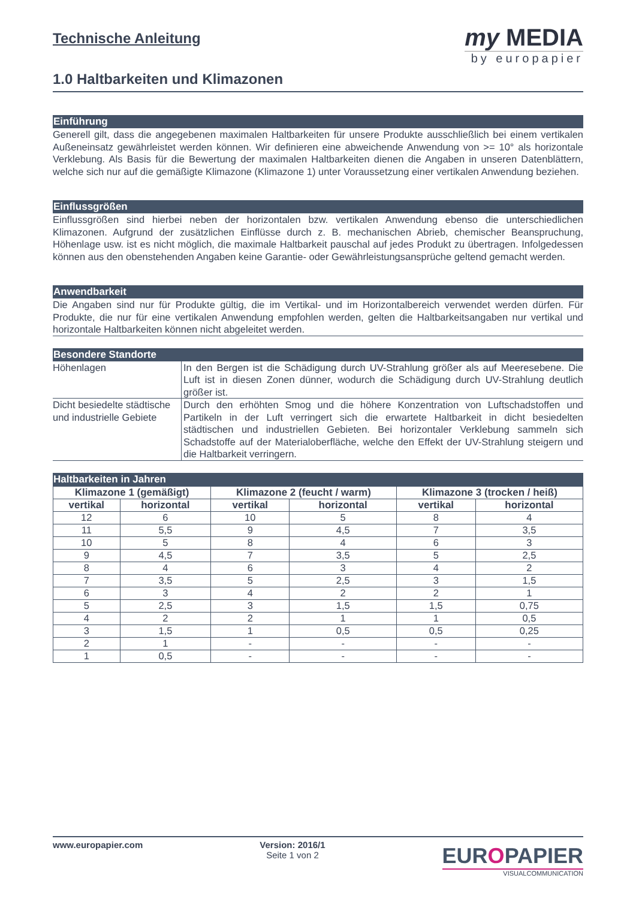Technische Anleitung
1.0 Haltbarkeiten und Klimazonen
my MEDIA
by europapier
Einführung
Generell gilt, dass die angegebenen maximalen Haltbarkeiten für unsere Produkte ausschließlich bei einem vertikalen Außeneinsatz gewährleistet werden können. Wir definieren eine abweichende Anwendung von >= 10° als horizontale Verklebung. Als Basis für die Bewertung der maximalen Haltbarkeiten dienen die Angaben in unseren Datenblättern, welche sich nur auf die gemäßigte Klimazone (Klimazone 1) unter Voraussetzung einer vertikalen Anwendung beziehen.
Einflussgrößen
Einflussgrößen sind hierbei neben der horizontalen bzw. vertikalen Anwendung ebenso die unterschiedlichen Klimazonen. Aufgrund der zusätzlichen Einflüsse durch z. B. mechanischen Abrieb, chemischer Beanspruchung, Höhenlage usw. ist es nicht möglich, die maximale Haltbarkeit pauschal auf jedes Produkt zu übertragen. Infolgedessen können aus den obenstehenden Angaben keine Garantie- oder Gewährleistungsansprüche geltend gemacht werden.
Anwendbarkeit
Die Angaben sind nur für Produkte gültig, die im Vertikal- und im Horizontalbereich verwendet werden dürfen. Für Produkte, die nur für eine vertikalen Anwendung empfohlen werden, gelten die Haltbarkeitsangaben nur vertikal und horizontale Haltbarkeiten können nicht abgeleitet werden.
Besondere Standorte
| Höhenlagen | In den Bergen ist die Schädigung durch UV-Strahlung größer als auf Meeresebene. Die Luft ist in diesen Zonen dünner, wodurch die Schädigung durch UV-Strahlung deutlich größer ist. |
| Dicht besiedelte städtische und industrielle Gebiete | Durch den erhöhten Smog und die höhere Konzentration von Luftschadstoffen und Partikeln in der Luft verringert sich die erwartete Haltbarkeit in dicht besiedelten städtischen und industriellen Gebieten. Bei horizontaler Verklebung sammeln sich Schadstoffe auf der Materialoberfläche, welche den Effekt der UV-Strahlung steigern und die Haltbarkeit verringern. |
Haltbarkeiten in Jahren
| Klimazone 1 (gemäßigt) | | Klimazone 2 (feucht / warm) | | Klimazone 3 (trocken / heiß) | |
| --- | --- | --- | --- | --- | --- |
| vertikal | horizontal | vertikal | horizontal | vertikal | horizontal |
| 12 | 6 | 10 | 5 | 8 | 4 |
| 11 | 5,5 | 9 | 4,5 | 7 | 3,5 |
| 10 | 5 | 8 | 4 | 6 | 3 |
| 9 | 4,5 | 7 | 3,5 | 5 | 2,5 |
| 8 | 4 | 6 | 3 | 4 | 2 |
| 7 | 3,5 | 5 | 2,5 | 3 | 1,5 |
| 6 | 3 | 4 | 2 | 2 | 1 |
| 5 | 2,5 | 3 | 1,5 | 1,5 | 0,75 |
| 4 | 2 | 2 | 1 | 1 | 0,5 |
| 3 | 1,5 | 1 | 0,5 | 0,5 | 0,25 |
| 2 | 1 | - | - | - | - |
| 1 | 0,5 | - | - | - | - |
www.europapier.com Version: 2016/1
Seite 1 von 2
EUROPAPIER
VISUALCOMMUNICATION